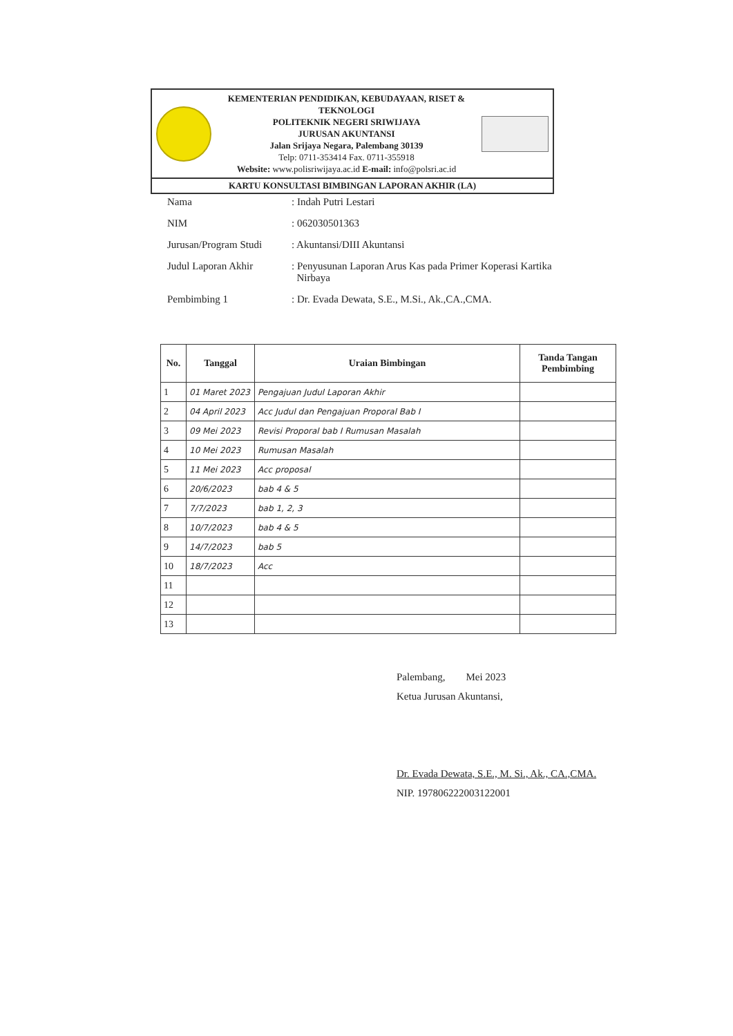KEMENTERIAN PENDIDIKAN, KEBUDAYAAN, RISET & TEKNOLOGI
POLITEKNIK NEGERI SRIWIJAYA
JURUSAN AKUNTANSI
Jalan Srijaya Negara, Palembang 30139
Telp: 0711-353414 Fax. 0711-355918
Website: www.polisriwijaya.ac.id E-mail: info@polsri.ac.id
KARTU KONSULTASI BIMBINGAN LAPORAN AKHIR (LA)
| Nama | : Indah Putri Lestari |
| NIM | : 062030501363 |
| Jurusan/Program Studi | : Akuntansi/DIII Akuntansi |
| Judul Laporan Akhir | : Penyusunan Laporan Arus Kas pada Primer Koperasi Kartika Nirbaya |
| Pembimbing 1 | : Dr. Evada Dewata, S.E., M.Si., Ak.,CA.,CMA. |
| No. | Tanggal | Uraian Bimbingan | Tanda Tangan Pembimbing |
| --- | --- | --- | --- |
| 1 | 01 Maret 2023 | Pengajuan Judul Laporan Akhir | |
| 2 | 04 April 2023 | Acc Judul dan Pengajuan Proporal Bab I | |
| 3 | 09 Mei 2023 | Revisi Proporal bab I Rumusan Masalah | |
| 4 | 10 Mei 2023 | Rumusan Masalah | |
| 5 | 11 Mei 2023 | Acc proposal | |
| 6 | 20/6/2023 | bab 4 & 5 | |
| 7 | 7/7/2023 | bab 1, 2, 3 | |
| 8 | 10/7/2023 | bab 4 & 5 | |
| 9 | 14/7/2023 | bab 5 | |
| 10 | 18/7/2023 | Acc | |
| 11 | | | |
| 12 | | | |
| 13 | | | |
Palembang, Mei 2023
Ketua Jurusan Akuntansi,
Dr. Evada Dewata, S.E., M. Si., Ak., CA.,CMA.
NIP. 197806222003122001